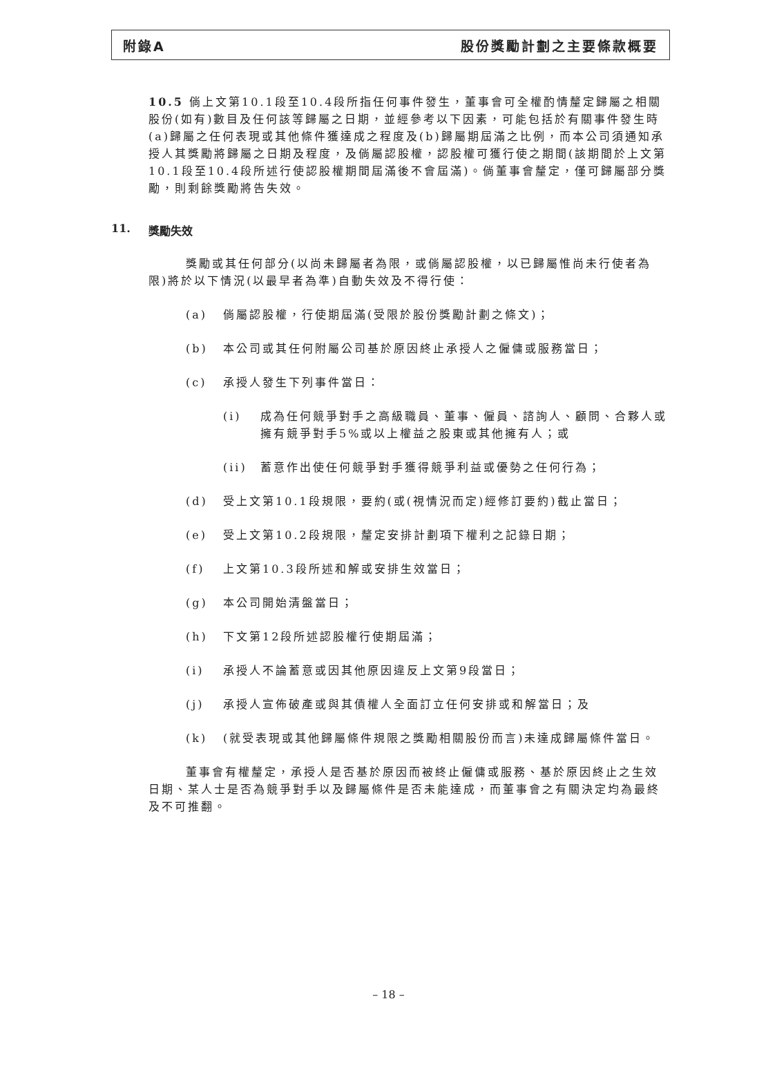附錄A 股份獎勵計劃之主要條款概要
10.5 倘上文第10.1段至10.4段所指任何事件發生，董事會可全權酌情釐定歸屬之相關股份(如有)數目及任何該等歸屬之日期，並經參考以下因素，可能包括於有關事件發生時(a)歸屬之任何表現或其他條件獲達成之程度及(b)歸屬期屆滿之比例，而本公司須通知承授人其獎勵將歸屬之日期及程度，及倘屬認股權，認股權可獲行使之期間(該期間於上文第10.1段至10.4段所述行使認股權期間屆滿後不會屆滿)。倘董事會釐定，僅可歸屬部分獎勵，則剩餘獎勵將告失效。
11. 獎勵失效
獎勵或其任何部分(以尚未歸屬者為限，或倘屬認股權，以已歸屬惟尚未行使者為限)將於以下情況(以最早者為準)自動失效及不得行使：
(a) 倘屬認股權，行使期屆滿(受限於股份獎勵計劃之條文)；
(b) 本公司或其任何附屬公司基於原因終止承授人之僱傭或服務當日；
(c) 承授人發生下列事件當日：
(i) 成為任何競爭對手之高級職員、董事、僱員、諮詢人、顧問、合夥人或擁有競爭對手5%或以上權益之股東或其他擁有人；或
(ii) 蓄意作出使任何競爭對手獲得競爭利益或優勢之任何行為；
(d) 受上文第10.1段規限，要約(或(視情況而定)經修訂要約)截止當日；
(e) 受上文第10.2段規限，釐定安排計劃項下權利之記錄日期；
(f) 上文第10.3段所述和解或安排生效當日；
(g) 本公司開始清盤當日；
(h) 下文第12段所述認股權行使期屆滿；
(i) 承授人不論蓄意或因其他原因違反上文第9段當日；
(j) 承授人宣佈破產或與其債權人全面訂立任何安排或和解當日；及
(k) (就受表現或其他歸屬條件規限之獎勵相關股份而言)未達成歸屬條件當日。
董事會有權釐定，承授人是否基於原因而被終止僱傭或服務、基於原因終止之生效日期、某人士是否為競爭對手以及歸屬條件是否未能達成，而董事會之有關決定均為最終及不可推翻。
– 18 –